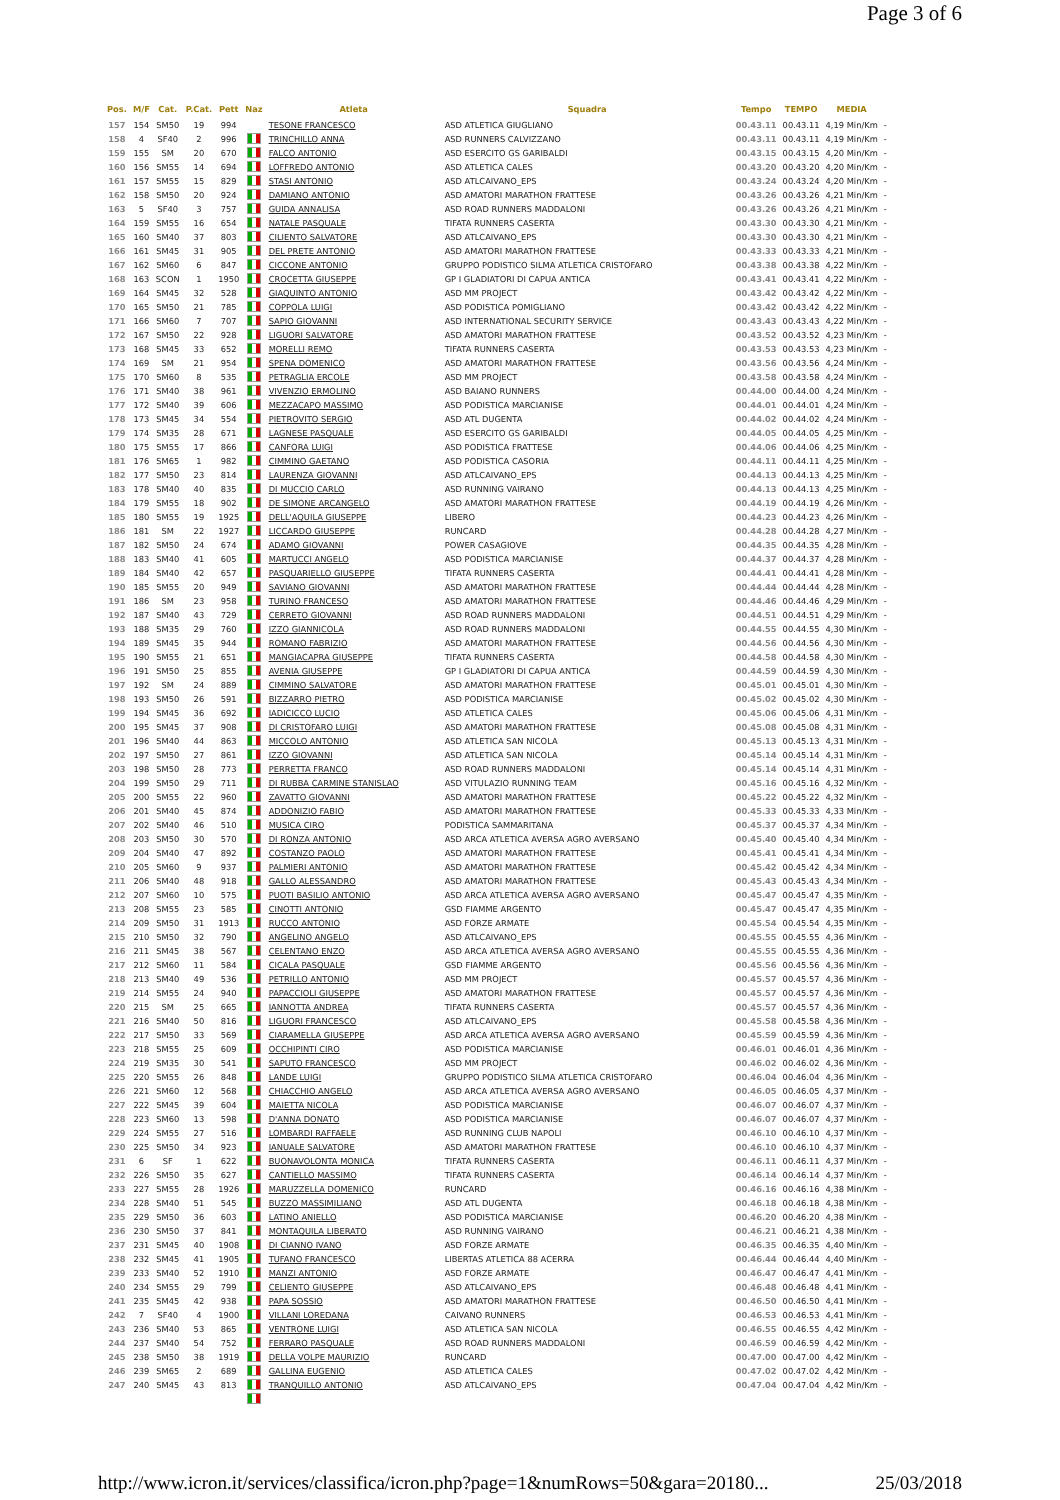Page 3 of 6
| Pos. | M/F | Cat. | P.Cat. | Pett | Naz | Atleta | Squadra | Tempo | TEMPO | MEDIA | |
| --- | --- | --- | --- | --- | --- | --- | --- | --- | --- | --- | --- |
| 157 | 154 | SM50 | 19 | 994 | | TESONE FRANCESCO | ASD ATLETICA GIUGLIANO | 00.43.11 | 00.43.11 | 4,19 Min/Km | - |
| 158 | 4 | SF40 | 2 | 996 | | TRINCHILLO ANNA | ASD RUNNERS CALVIZZANO | 00.43.11 | 00.43.11 | 4,19 Min/Km | - |
| 159 | 155 | SM | 20 | 670 | | FALCO ANTONIO | ASD ESERCITO GS GARIBALDI | 00.43.15 | 00.43.15 | 4,20 Min/Km | - |
| 160 | 156 | SM55 | 14 | 694 | | LOFFREDO ANTONIO | ASD ATLETICA CALES | 00.43.20 | 00.43.20 | 4,20 Min/Km | - |
| 161 | 157 | SM55 | 15 | 829 | | STASI ANTONIO | ASD ATLCAIVANO_EPS | 00.43.24 | 00.43.24 | 4,20 Min/Km | - |
| 162 | 158 | SM50 | 20 | 924 | | DAMIANO ANTONIO | ASD AMATORI MARATHON FRATTESE | 00.43.26 | 00.43.26 | 4,21 Min/Km | - |
| 163 | 5 | SF40 | 3 | 757 | | GUIDA ANNALISA | ASD ROAD RUNNERS MADDALONI | 00.43.26 | 00.43.26 | 4,21 Min/Km | - |
| 164 | 159 | SM55 | 16 | 654 | | NATALE PASQUALE | TIFATA RUNNERS CASERTA | 00.43.30 | 00.43.30 | 4,21 Min/Km | - |
| 165 | 160 | SM40 | 37 | 803 | | CILIENTO SALVATORE | ASD ATLCAIVANO_EPS | 00.43.30 | 00.43.30 | 4,21 Min/Km | - |
| 166 | 161 | SM45 | 31 | 905 | | DEL PRETE ANTONIO | ASD AMATORI MARATHON FRATTESE | 00.43.33 | 00.43.33 | 4,21 Min/Km | - |
| 167 | 162 | SM60 | 6 | 847 | | CICCONE ANTONIO | GRUPPO PODISTICO SILMA ATLETICA CRISTOFARO | 00.43.38 | 00.43.38 | 4,22 Min/Km | - |
| 168 | 163 | SCON | 1 | 1950 | | CROCETTA GIUSEPPE | GP I GLADIATORI DI CAPUA ANTICA | 00.43.41 | 00.43.41 | 4,22 Min/Km | - |
| 169 | 164 | SM45 | 32 | 528 | | GIAQUINTO ANTONIO | ASD MM PROJECT | 00.43.42 | 00.43.42 | 4,22 Min/Km | - |
| 170 | 165 | SM50 | 21 | 785 | | COPPOLA LUIGI | ASD PODISTICA POMIGLIANO | 00.43.42 | 00.43.42 | 4,22 Min/Km | - |
| 171 | 166 | SM60 | 7 | 707 | | SAPIO GIOVANNI | ASD INTERNATIONAL SECURITY SERVICE | 00.43.43 | 00.43.43 | 4,22 Min/Km | - |
| 172 | 167 | SM50 | 22 | 928 | | LIGUORI SALVATORE | ASD AMATORI MARATHON FRATTESE | 00.43.52 | 00.43.52 | 4,23 Min/Km | - |
| 173 | 168 | SM45 | 33 | 652 | | MORELLI REMO | TIFATA RUNNERS CASERTA | 00.43.53 | 00.43.53 | 4,23 Min/Km | - |
| 174 | 169 | SM | 21 | 954 | | SPENA DOMENICO | ASD AMATORI MARATHON FRATTESE | 00.43.56 | 00.43.56 | 4,24 Min/Km | - |
| 175 | 170 | SM60 | 8 | 535 | | PETRAGLIA ERCOLE | ASD MM PROJECT | 00.43.58 | 00.43.58 | 4,24 Min/Km | - |
| 176 | 171 | SM40 | 38 | 961 | | VIVENZIO ERMOLINO | ASD BAIANO RUNNERS | 00.44.00 | 00.44.00 | 4,24 Min/Km | - |
| 177 | 172 | SM40 | 39 | 606 | | MEZZACAPO MASSIMO | ASD PODISTICA MARCIANISE | 00.44.01 | 00.44.01 | 4,24 Min/Km | - |
| 178 | 173 | SM45 | 34 | 554 | | PIETROVITO SERGIO | ASD ATL DUGENTA | 00.44.02 | 00.44.02 | 4,24 Min/Km | - |
| 179 | 174 | SM35 | 28 | 671 | | LAGNESE PASQUALE | ASD ESERCITO GS GARIBALDI | 00.44.05 | 00.44.05 | 4,25 Min/Km | - |
| 180 | 175 | SM55 | 17 | 866 | | CANFORA LUIGI | ASD PODISTICA FRATTESE | 00.44.06 | 00.44.06 | 4,25 Min/Km | - |
| 181 | 176 | SM65 | 1 | 982 | | CIMMINO GAETANO | ASD PODISTICA CASORIA | 00.44.11 | 00.44.11 | 4,25 Min/Km | - |
| 182 | 177 | SM50 | 23 | 814 | | LAURENZA GIOVANNI | ASD ATLCAIVANO_EPS | 00.44.13 | 00.44.13 | 4,25 Min/Km | - |
| 183 | 178 | SM40 | 40 | 835 | | DI MUCCIO CARLO | ASD RUNNING VAIRANO | 00.44.13 | 00.44.13 | 4,25 Min/Km | - |
| 184 | 179 | SM55 | 18 | 902 | | DE SIMONE ARCANGELO | ASD AMATORI MARATHON FRATTESE | 00.44.19 | 00.44.19 | 4,26 Min/Km | - |
| 185 | 180 | SM55 | 19 | 1925 | | DELL'AQUILA GIUSEPPE | LIBERO | 00.44.23 | 00.44.23 | 4,26 Min/Km | - |
| 186 | 181 | SM | 22 | 1927 | | LICCARDO GIUSEPPE | RUNCARD | 00.44.28 | 00.44.28 | 4,27 Min/Km | - |
| 187 | 182 | SM50 | 24 | 674 | | ADAMO GIOVANNI | POWER CASAGIOVE | 00.44.35 | 00.44.35 | 4,28 Min/Km | - |
| 188 | 183 | SM40 | 41 | 605 | | MARTUCCI ANGELO | ASD PODISTICA MARCIANISE | 00.44.37 | 00.44.37 | 4,28 Min/Km | - |
| 189 | 184 | SM40 | 42 | 657 | | PASQUARIELLO GIUSEPPE | TIFATA RUNNERS CASERTA | 00.44.41 | 00.44.41 | 4,28 Min/Km | - |
| 190 | 185 | SM55 | 20 | 949 | | SAVIANO GIOVANNI | ASD AMATORI MARATHON FRATTESE | 00.44.44 | 00.44.44 | 4,28 Min/Km | - |
| 191 | 186 | SM | 23 | 958 | | TURINO FRANCESO | ASD AMATORI MARATHON FRATTESE | 00.44.46 | 00.44.46 | 4,29 Min/Km | - |
| 192 | 187 | SM40 | 43 | 729 | | CERRETO GIOVANNI | ASD ROAD RUNNERS MADDALONI | 00.44.51 | 00.44.51 | 4,29 Min/Km | - |
| 193 | 188 | SM35 | 29 | 760 | | IZZO GIANNICOLA | ASD ROAD RUNNERS MADDALONI | 00.44.55 | 00.44.55 | 4,30 Min/Km | - |
| 194 | 189 | SM45 | 35 | 944 | | ROMANO FABRIZIO | ASD AMATORI MARATHON FRATTESE | 00.44.56 | 00.44.56 | 4,30 Min/Km | - |
| 195 | 190 | SM55 | 21 | 651 | | MANGIACAPRA GIUSEPPE | TIFATA RUNNERS CASERTA | 00.44.58 | 00.44.58 | 4,30 Min/Km | - |
| 196 | 191 | SM50 | 25 | 855 | | AVENIA GIUSEPPE | GP I GLADIATORI DI CAPUA ANTICA | 00.44.59 | 00.44.59 | 4,30 Min/Km | - |
| 197 | 192 | SM | 24 | 889 | | CIMMINO SALVATORE | ASD AMATORI MARATHON FRATTESE | 00.45.01 | 00.45.01 | 4,30 Min/Km | - |
| 198 | 193 | SM50 | 26 | 591 | | BIZZARRO PIETRO | ASD PODISTICA MARCIANISE | 00.45.02 | 00.45.02 | 4,30 Min/Km | - |
| 199 | 194 | SM45 | 36 | 692 | | IADICICCO LUCIO | ASD ATLETICA CALES | 00.45.06 | 00.45.06 | 4,31 Min/Km | - |
| 200 | 195 | SM45 | 37 | 908 | | DI CRISTOFARO LUIGI | ASD AMATORI MARATHON FRATTESE | 00.45.08 | 00.45.08 | 4,31 Min/Km | - |
| 201 | 196 | SM40 | 44 | 863 | | MICCOLO ANTONIO | ASD ATLETICA SAN NICOLA | 00.45.13 | 00.45.13 | 4,31 Min/Km | - |
| 202 | 197 | SM50 | 27 | 861 | | IZZO GIOVANNI | ASD ATLETICA SAN NICOLA | 00.45.14 | 00.45.14 | 4,31 Min/Km | - |
| 203 | 198 | SM50 | 28 | 773 | | PERRETTA FRANCO | ASD ROAD RUNNERS MADDALONI | 00.45.14 | 00.45.14 | 4,31 Min/Km | - |
| 204 | 199 | SM50 | 29 | 711 | | DI RUBBA CARMINE STANISLAO | ASD VITULAZIO RUNNING TEAM | 00.45.16 | 00.45.16 | 4,32 Min/Km | - |
| 205 | 200 | SM55 | 22 | 960 | | ZAVATTO GIOVANNI | ASD AMATORI MARATHON FRATTESE | 00.45.22 | 00.45.22 | 4,32 Min/Km | - |
| 206 | 201 | SM40 | 45 | 874 | | ADDONIZIO FABIO | ASD AMATORI MARATHON FRATTESE | 00.45.33 | 00.45.33 | 4,33 Min/Km | - |
| 207 | 202 | SM40 | 46 | 510 | | MUSICA CIRO | PODISTICA SAMMARITANA | 00.45.37 | 00.45.37 | 4,34 Min/Km | - |
| 208 | 203 | SM50 | 30 | 570 | | DI RONZA ANTONIO | ASD ARCA ATLETICA AVERSA AGRO AVERSANO | 00.45.40 | 00.45.40 | 4,34 Min/Km | - |
| 209 | 204 | SM40 | 47 | 892 | | COSTANZO PAOLO | ASD AMATORI MARATHON FRATTESE | 00.45.41 | 00.45.41 | 4,34 Min/Km | - |
| 210 | 205 | SM60 | 9 | 937 | | PALMIERI ANTONIO | ASD AMATORI MARATHON FRATTESE | 00.45.42 | 00.45.42 | 4,34 Min/Km | - |
| 211 | 206 | SM40 | 48 | 918 | | GALLO ALESSANDRO | ASD AMATORI MARATHON FRATTESE | 00.45.43 | 00.45.43 | 4,34 Min/Km | - |
| 212 | 207 | SM60 | 10 | 575 | | PUOTI BASILIO ANTONIO | ASD ARCA ATLETICA AVERSA AGRO AVERSANO | 00.45.47 | 00.45.47 | 4,35 Min/Km | - |
| 213 | 208 | SM55 | 23 | 585 | | CINOTTI ANTONIO | GSD FIAMME ARGENTO | 00.45.47 | 00.45.47 | 4,35 Min/Km | - |
| 214 | 209 | SM50 | 31 | 1913 | | RUCCO ANTONIO | ASD FORZE ARMATE | 00.45.54 | 00.45.54 | 4,35 Min/Km | - |
| 215 | 210 | SM50 | 32 | 790 | | ANGELINO ANGELO | ASD ATLCAIVANO_EPS | 00.45.55 | 00.45.55 | 4,36 Min/Km | - |
| 216 | 211 | SM45 | 38 | 567 | | CELENTANO ENZO | ASD ARCA ATLETICA AVERSA AGRO AVERSANO | 00.45.55 | 00.45.55 | 4,36 Min/Km | - |
| 217 | 212 | SM60 | 11 | 584 | | CICALA PASQUALE | GSD FIAMME ARGENTO | 00.45.56 | 00.45.56 | 4,36 Min/Km | - |
| 218 | 213 | SM40 | 49 | 536 | | PETRILLO ANTONIO | ASD MM PROJECT | 00.45.57 | 00.45.57 | 4,36 Min/Km | - |
| 219 | 214 | SM55 | 24 | 940 | | PAPACCIOLI GIUSEPPE | ASD AMATORI MARATHON FRATTESE | 00.45.57 | 00.45.57 | 4,36 Min/Km | - |
| 220 | 215 | SM | 25 | 665 | | IANNOTTA ANDREA | TIFATA RUNNERS CASERTA | 00.45.57 | 00.45.57 | 4,36 Min/Km | - |
| 221 | 216 | SM40 | 50 | 816 | | LIGUORI FRANCESCO | ASD ATLCAIVANO_EPS | 00.45.58 | 00.45.58 | 4,36 Min/Km | - |
| 222 | 217 | SM50 | 33 | 569 | | CIARAMELLA GIUSEPPE | ASD ARCA ATLETICA AVERSA AGRO AVERSANO | 00.45.59 | 00.45.59 | 4,36 Min/Km | - |
| 223 | 218 | SM55 | 25 | 609 | | OCCHIPINTI CIRO | ASD PODISTICA MARCIANISE | 00.46.01 | 00.46.01 | 4,36 Min/Km | - |
| 224 | 219 | SM35 | 30 | 541 | | SAPUTO FRANCESCO | ASD MM PROJECT | 00.46.02 | 00.46.02 | 4,36 Min/Km | - |
| 225 | 220 | SM55 | 26 | 848 | | LANDE LUIGI | GRUPPO PODISTICO SILMA ATLETICA CRISTOFARO | 00.46.04 | 00.46.04 | 4,36 Min/Km | - |
| 226 | 221 | SM60 | 12 | 568 | | CHIACCHIO ANGELO | ASD ARCA ATLETICA AVERSA AGRO AVERSANO | 00.46.05 | 00.46.05 | 4,37 Min/Km | - |
| 227 | 222 | SM45 | 39 | 604 | | MAIETTA NICOLA | ASD PODISTICA MARCIANISE | 00.46.07 | 00.46.07 | 4,37 Min/Km | - |
| 228 | 223 | SM60 | 13 | 598 | | D'ANNA DONATO | ASD PODISTICA MARCIANISE | 00.46.07 | 00.46.07 | 4,37 Min/Km | - |
| 229 | 224 | SM55 | 27 | 516 | | LOMBARDI RAFFAELE | ASD RUNNING CLUB NAPOLI | 00.46.10 | 00.46.10 | 4,37 Min/Km | - |
| 230 | 225 | SM50 | 34 | 923 | | IANUALE SALVATORE | ASD AMATORI MARATHON FRATTESE | 00.46.10 | 00.46.10 | 4,37 Min/Km | - |
| 231 | 6 | SF | 1 | 622 | | BUONAVOLONTA MONICA | TIFATA RUNNERS CASERTA | 00.46.11 | 00.46.11 | 4,37 Min/Km | - |
| 232 | 226 | SM50 | 35 | 627 | | CANTIELLO MASSIMO | TIFATA RUNNERS CASERTA | 00.46.14 | 00.46.14 | 4,37 Min/Km | - |
| 233 | 227 | SM55 | 28 | 1926 | | MARUZZELLA DOMENICO | RUNCARD | 00.46.16 | 00.46.16 | 4,38 Min/Km | - |
| 234 | 228 | SM40 | 51 | 545 | | BUZZO MASSIMILIANO | ASD ATL DUGENTA | 00.46.18 | 00.46.18 | 4,38 Min/Km | - |
| 235 | 229 | SM50 | 36 | 603 | | LATINO ANIELLO | ASD PODISTICA MARCIANISE | 00.46.20 | 00.46.20 | 4,38 Min/Km | - |
| 236 | 230 | SM50 | 37 | 841 | | MONTAQUILA LIBERATO | ASD RUNNING VAIRANO | 00.46.21 | 00.46.21 | 4,38 Min/Km | - |
| 237 | 231 | SM45 | 40 | 1908 | | DI CIANNO IVANO | ASD FORZE ARMATE | 00.46.35 | 00.46.35 | 4,40 Min/Km | - |
| 238 | 232 | SM45 | 41 | 1905 | | TUFANO FRANCESCO | LIBERTAS ATLETICA 88 ACERRA | 00.46.44 | 00.46.44 | 4,40 Min/Km | - |
| 239 | 233 | SM40 | 52 | 1910 | | MANZI ANTONIO | ASD FORZE ARMATE | 00.46.47 | 00.46.47 | 4,41 Min/Km | - |
| 240 | 234 | SM55 | 29 | 799 | | CELIENTO GIUSEPPE | ASD ATLCAIVANO_EPS | 00.46.48 | 00.46.48 | 4,41 Min/Km | - |
| 241 | 235 | SM45 | 42 | 938 | | PAPA SOSSIO | ASD AMATORI MARATHON FRATTESE | 00.46.50 | 00.46.50 | 4,41 Min/Km | - |
| 242 | 7 | SF40 | 4 | 1900 | | VILLANI LOREDANA | CAIVANO RUNNERS | 00.46.53 | 00.46.53 | 4,41 Min/Km | - |
| 243 | 236 | SM40 | 53 | 865 | | VENTRONE LUIGI | ASD ATLETICA SAN NICOLA | 00.46.55 | 00.46.55 | 4,42 Min/Km | - |
| 244 | 237 | SM40 | 54 | 752 | | FERRARO PASQUALE | ASD ROAD RUNNERS MADDALONI | 00.46.59 | 00.46.59 | 4,42 Min/Km | - |
| 245 | 238 | SM50 | 38 | 1919 | | DELLA VOLPE MAURIZIO | RUNCARD | 00.47.00 | 00.47.00 | 4,42 Min/Km | - |
| 246 | 239 | SM65 | 2 | 689 | | GALLINA EUGENIO | ASD ATLETICA CALES | 00.47.02 | 00.47.02 | 4,42 Min/Km | - |
| 247 | 240 | SM45 | 43 | 813 | | TRANQUILLO ANTONIO | ASD ATLCAIVANO_EPS | 00.47.04 | 00.47.04 | 4,42 Min/Km | - |
http://www.icron.it/services/classifica/icron.php?page=1&numRows=50&gara=20180... 25/03/2018